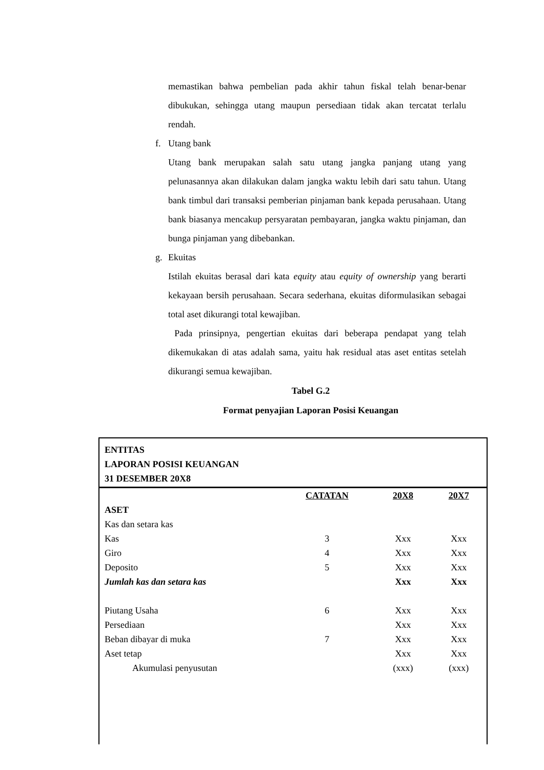memastikan bahwa pembelian pada akhir tahun fiskal telah benar-benar dibukukan, sehingga utang maupun persediaan tidak akan tercatat terlalu rendah.
f. Utang bank
Utang bank merupakan salah satu utang jangka panjang utang yang pelunasannya akan dilakukan dalam jangka waktu lebih dari satu tahun. Utang bank timbul dari transaksi pemberian pinjaman bank kepada perusahaan. Utang bank biasanya mencakup persyaratan pembayaran, jangka waktu pinjaman, dan bunga pinjaman yang dibebankan.
g. Ekuitas
Istilah ekuitas berasal dari kata equity atau equity of ownership yang berarti kekayaan bersih perusahaan. Secara sederhana, ekuitas diformulasikan sebagai total aset dikurangi total kewajiban.
Pada prinsipnya, pengertian ekuitas dari beberapa pendapat yang telah dikemukakan di atas adalah sama, yaitu hak residual atas aset entitas setelah dikurangi semua kewajiban.
Tabel G.2
Format penyajian Laporan Posisi Keuangan
ENTITAS
LAPORAN POSISI KEUANGAN
31 DESEMBER 20X8
| | CATATAN | 20X8 | 20X7 |
| ASET | | | |
| Kas dan setara kas | | | |
| Kas | 3 | Xxx | Xxx |
| Giro | 4 | Xxx | Xxx |
| Deposito | 5 | Xxx | Xxx |
| Jumlah kas dan setara kas | | Xxx | Xxx |
| Piutang Usaha | 6 | Xxx | Xxx |
| Persediaan | | Xxx | Xxx |
| Beban dibayar di muka | 7 | Xxx | Xxx |
| Aset tetap | | Xxx | Xxx |
| Akumulasi penyusutan | | (xxx) | (xxx) |